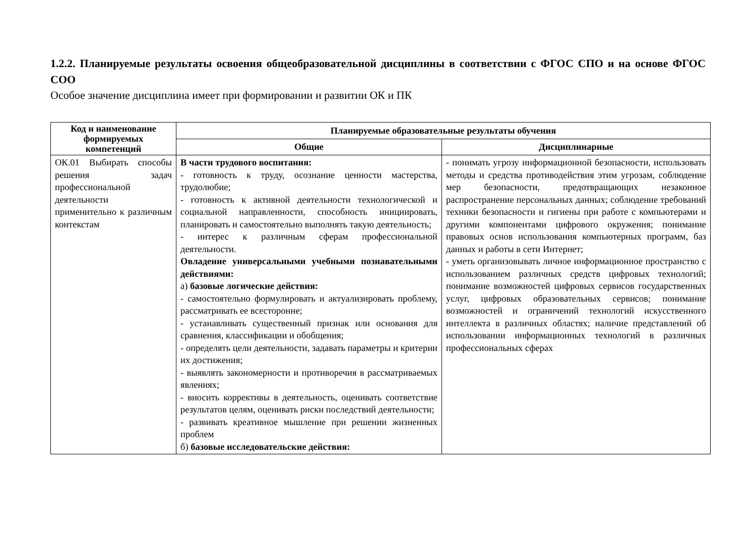1.2.2. Планируемые результаты освоения общеобразовательной дисциплины в соответствии с ФГОС СПО и на основе ФГОС СОО
Особое значение дисциплина имеет при формировании и развитии ОК и ПК
| Код и наименование формируемых компетенций | Планируемые образовательные результаты обучения | |
| --- | --- | --- |
| | Общие | Дисциплинарные |
| ОК.01 Выбирать способы решения задач профессиональной деятельности применительно к различным контекстам | В части трудового воспитания: - готовность к труду, осознание ценности мастерства, трудолюбие; - готовность к активной деятельности технологической и социальной направленности, способность инициировать, планировать и самостоятельно выполнять такую деятельность; - интерес к различным сферам профессиональной деятельности. Овладение универсальными учебными познавательными действиями: а) базовые логические действия: - самостоятельно формулировать и актуализировать проблему, рассматривать ее всесторонне; - устанавливать существенный признак или основания для сравнения, классификации и обобщения; - определять цели деятельности, задавать параметры и критерии их достижения; - выявлять закономерности и противоречия в рассматриваемых явлениях; - вносить коррективы в деятельность, оценивать соответствие результатов целям, оценивать риски последствий деятельности; - развивать креативное мышление при решении жизненных проблем б) базовые исследовательские действия: | - понимать угрозу информационной безопасности, использовать методы и средства противодействия этим угрозам, соблюдение мер безопасности, предотвращающих незаконное распространение персональных данных; соблюдение требований техники безопасности и гигиены при работе с компьютерами и другими компонентами цифрового окружения; понимание правовых основ использования компьютерных программ, баз данных и работы в сети Интернет; - уметь организовывать личное информационное пространство с использованием различных средств цифровых технологий; понимание возможностей цифровых сервисов государственных услуг, цифровых образовательных сервисов; понимание возможностей и ограничений технологий искусственного интеллекта в различных областях; наличие представлений об использовании информационных технологий в различных профессиональных сферах |